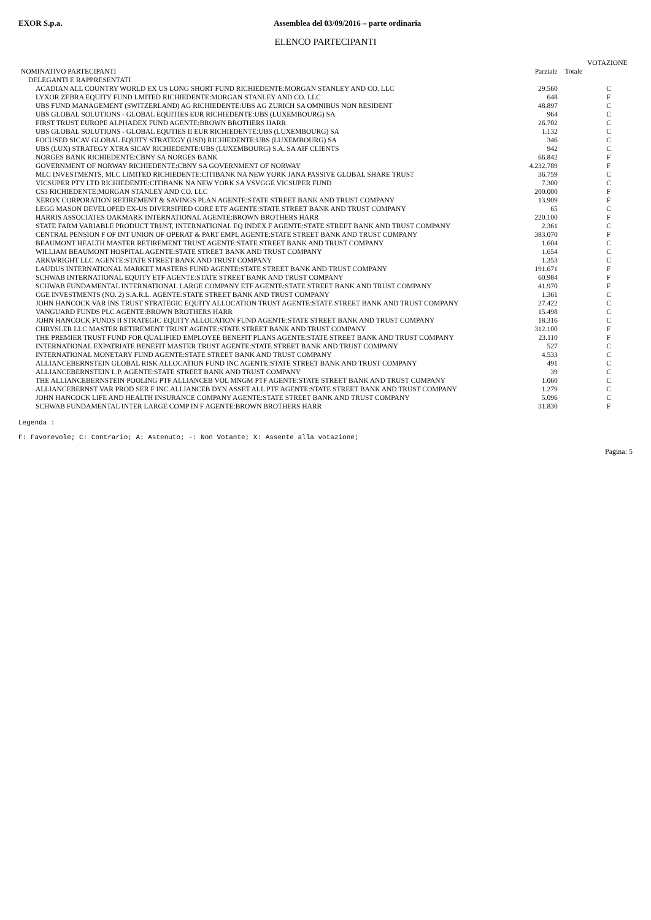EXOR S.p.a. Assemblea del 03/09/2016 – parte ordinaria
ELENCO PARTECIPANTI
| | | | VOTAZIONE |
| --- | --- | --- | --- |
| NOMINATIVO PARTECIPANTI | Parziale | Totale | |
| DELEGANTI E RAPPRESENTATI | | | |
| ACADIAN ALL COUNTRY WORLD EX US LONG SHORT FUND RICHIEDENTE:MORGAN STANLEY AND CO. LLC | 29.560 | | C |
| LYXOR ZEBRA EQUITY FUND LMITED RICHIEDENTE:MORGAN STANLEY AND CO. LLC | 648 | | F |
| UBS FUND MANAGEMENT (SWITZERLAND) AG RICHIEDENTE:UBS AG ZURICH SA OMNIBUS NON RESIDENT | 48.897 | | C |
| UBS GLOBAL SOLUTIONS - GLOBAL EQUITIES EUR RICHIEDENTE:UBS (LUXEMBOURG) SA | 964 | | C |
| FIRST TRUST EUROPE ALPHADEX FUND AGENTE:BROWN BROTHERS HARR | 26.702 | | C |
| UBS GLOBAL SOLUTIONS - GLOBAL EQUTIES II EUR RICHIEDENTE:UBS (LUXEMBOURG) SA | 1.132 | | C |
| FOCUSED SICAV GLOBAL EQUITY STRATEGY (USD) RICHIEDENTE:UBS (LUXEMBOURG) SA | 346 | | C |
| UBS (LUX) STRATEGY XTRA SICAV RICHIEDENTE:UBS (LUXEMBOURG) S.A. SA AIF CLIENTS | 942 | | C |
| NORGES BANK RICHIEDENTE:CBNY SA NORGES BANK | 66.842 | | F |
| GOVERNMENT OF NORWAY RICHIEDENTE:CBNY SA GOVERNMENT OF NORWAY | 4.232.789 | | F |
| MLC INVESTMENTS, MLC LIMITED RICHIEDENTE:CITIBANK NA NEW YORK JANA PASSIVE GLOBAL SHARE TRUST | 36.759 | | C |
| VICSUPER PTY LTD RICHIEDENTE:CITIBANK NA NEW YORK SA VSVGGE VICSUPER FUND | 7.300 | | C |
| CS3 RICHIEDENTE:MORGAN STANLEY AND CO. LLC | 200.000 | | F |
| XEROX CORPORATION RETIREMENT & SAVINGS PLAN AGENTE:STATE STREET BANK AND TRUST COMPANY | 13.909 | | F |
| LEGG MASON DEVELOPED EX-US DIVERSIFIED CORE ETF AGENTE:STATE STREET BANK AND TRUST COMPANY | 65 | | C |
| HARRIS ASSOCIATES OAKMARK INTERNATIONAL AGENTE:BROWN BROTHERS HARR | 220.100 | | F |
| STATE FARM VARIABLE PRODUCT TRUST, INTERNATIONAL EQ INDEX F AGENTE:STATE STREET BANK AND TRUST COMPANY | 2.361 | | C |
| CENTRAL PENSION F OF INT UNION OF OPERAT & PART EMPL AGENTE:STATE STREET BANK AND TRUST COMPANY | 383.070 | | F |
| BEAUMONT HEALTH MASTER RETIREMENT TRUST AGENTE:STATE STREET BANK AND TRUST COMPANY | 1.604 | | C |
| WILLIAM BEAUMONT HOSPITAL AGENTE:STATE STREET BANK AND TRUST COMPANY | 1.654 | | C |
| ARKWRIGHT LLC AGENTE:STATE STREET BANK AND TRUST COMPANY | 1.353 | | C |
| LAUDUS INTERNATIONAL MARKET MASTERS FUND AGENTE:STATE STREET BANK AND TRUST COMPANY | 191.671 | | F |
| SCHWAB INTERNATIONAL EQUITY ETF AGENTE:STATE STREET BANK AND TRUST COMPANY | 60.984 | | F |
| SCHWAB FUNDAMENTAL INTERNATIONAL LARGE COMPANY ETF AGENTE:STATE STREET BANK AND TRUST COMPANY | 41.970 | | F |
| CGE INVESTMENTS (NO. 2) S.A.R.L. AGENTE:STATE STREET BANK AND TRUST COMPANY | 1.361 | | C |
| JOHN HANCOCK VAR INS TRUST STRATEGIC EQUITY ALLOCATION TRUST AGENTE:STATE STREET BANK AND TRUST COMPANY | 27.422 | | C |
| VANGUARD FUNDS PLC AGENTE:BROWN BROTHERS HARR | 15.498 | | C |
| JOHN HANCOCK FUNDS II STRATEGIC EQUITY ALLOCATION FUND AGENTE:STATE STREET BANK AND TRUST COMPANY | 18.316 | | C |
| CHRYSLER LLC MASTER RETIREMENT TRUST AGENTE:STATE STREET BANK AND TRUST COMPANY | 312.100 | | F |
| THE PREMIER TRUST FUND FOR QUALIFIED EMPLOYEE BENEFIT PLANS AGENTE:STATE STREET BANK AND TRUST COMPANY | 23.110 | | F |
| INTERNATIONAL EXPATRIATE BENEFIT MASTER TRUST AGENTE:STATE STREET BANK AND TRUST COMPANY | 527 | | C |
| INTERNATIONAL MONETARY FUND AGENTE:STATE STREET BANK AND TRUST COMPANY | 4.533 | | C |
| ALLIANCEBERNSTEIN GLOBAL RISK ALLOCATION FUND INC AGENTE:STATE STREET BANK AND TRUST COMPANY | 491 | | C |
| ALLIANCEBERNSTEIN L.P. AGENTE:STATE STREET BANK AND TRUST COMPANY | 39 | | C |
| THE ALLIANCEBERNSTEIN POOLING PTF ALLIANCEB VOL MNGM PTF AGENTE:STATE STREET BANK AND TRUST COMPANY | 1.060 | | C |
| ALLIANCEBERNST VAR PROD SER F INC.ALLIANCEB DYN ASSET ALL PTF AGENTE:STATE STREET BANK AND TRUST COMPANY | 1.279 | | C |
| JOHN HANCOCK LIFE AND HEALTH INSURANCE COMPANY AGENTE:STATE STREET BANK AND TRUST COMPANY | 5.096 | | C |
| SCHWAB FUNDAMENTAL INTER LARGE COMP IN F AGENTE:BROWN BROTHERS HARR | 31.830 | | F |
Legenda :
F: Favorevole; C: Contrario; A: Astenuto; -: Non Votante; X: Assente alla votazione;
Pagina: 5